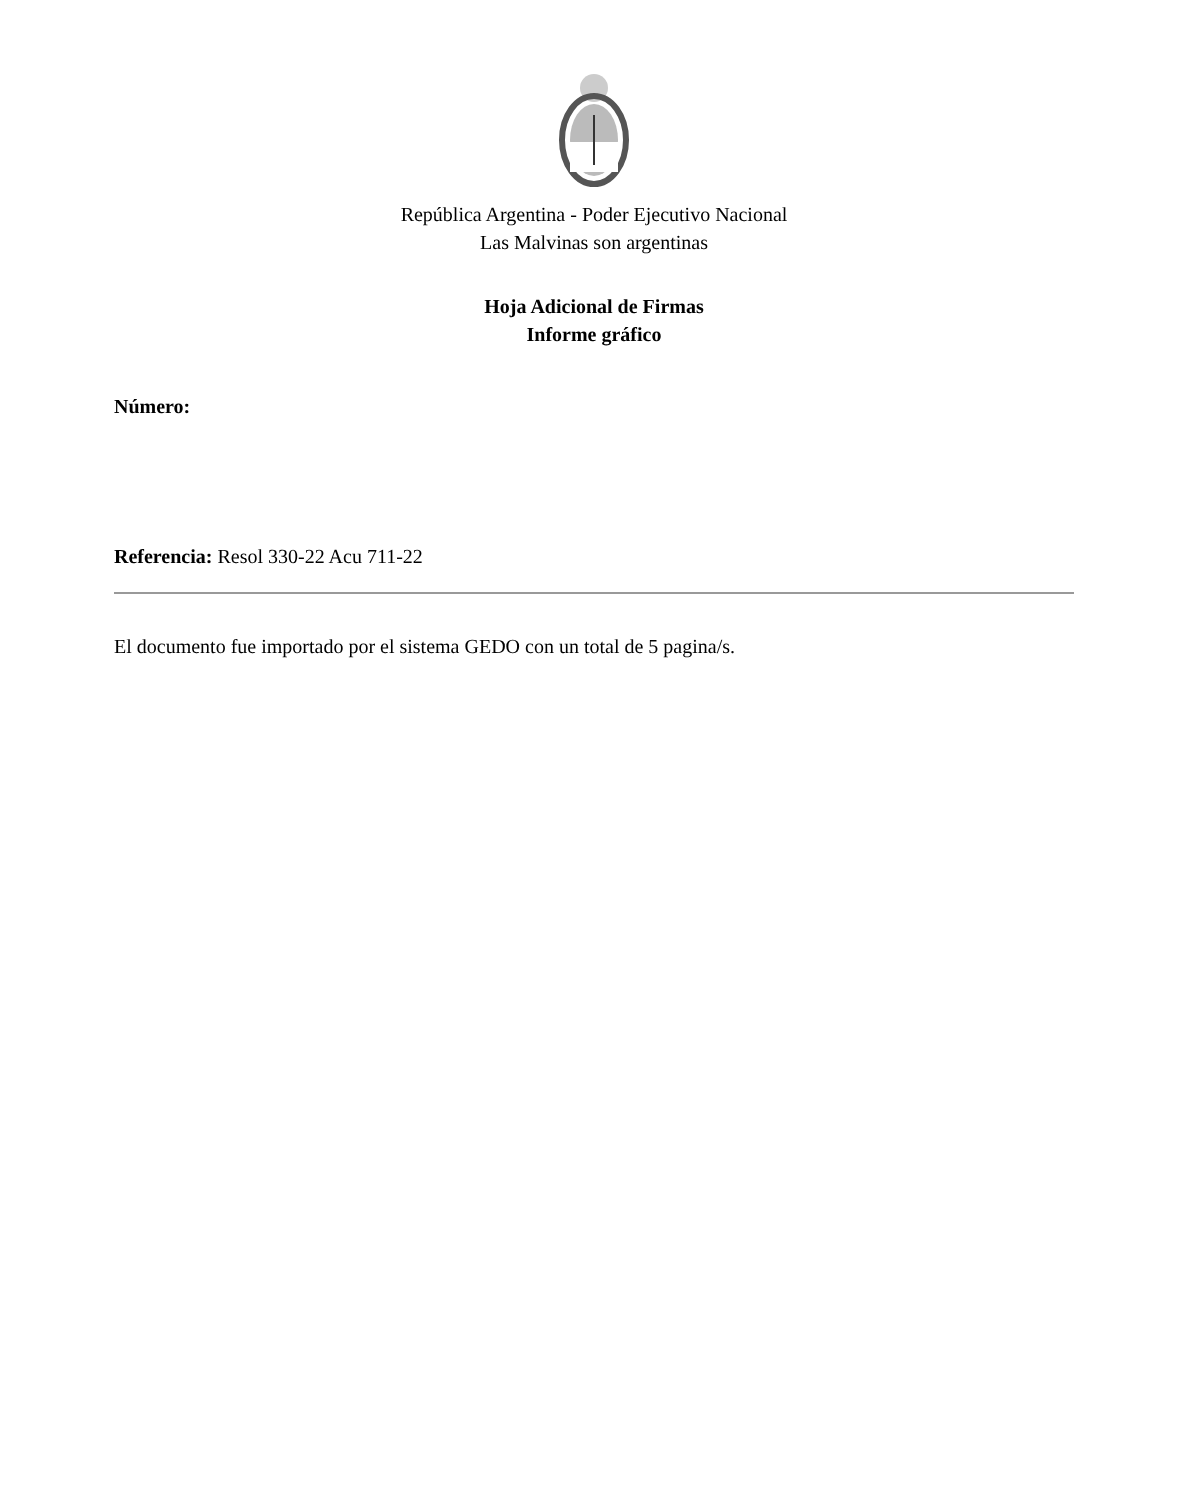República Argentina - Poder Ejecutivo Nacional
Las Malvinas son argentinas
Hoja Adicional de Firmas
Informe gráfico
Número:
Referencia: Resol 330-22 Acu 711-22
El documento fue importado por el sistema GEDO con un total de 5 pagina/s.